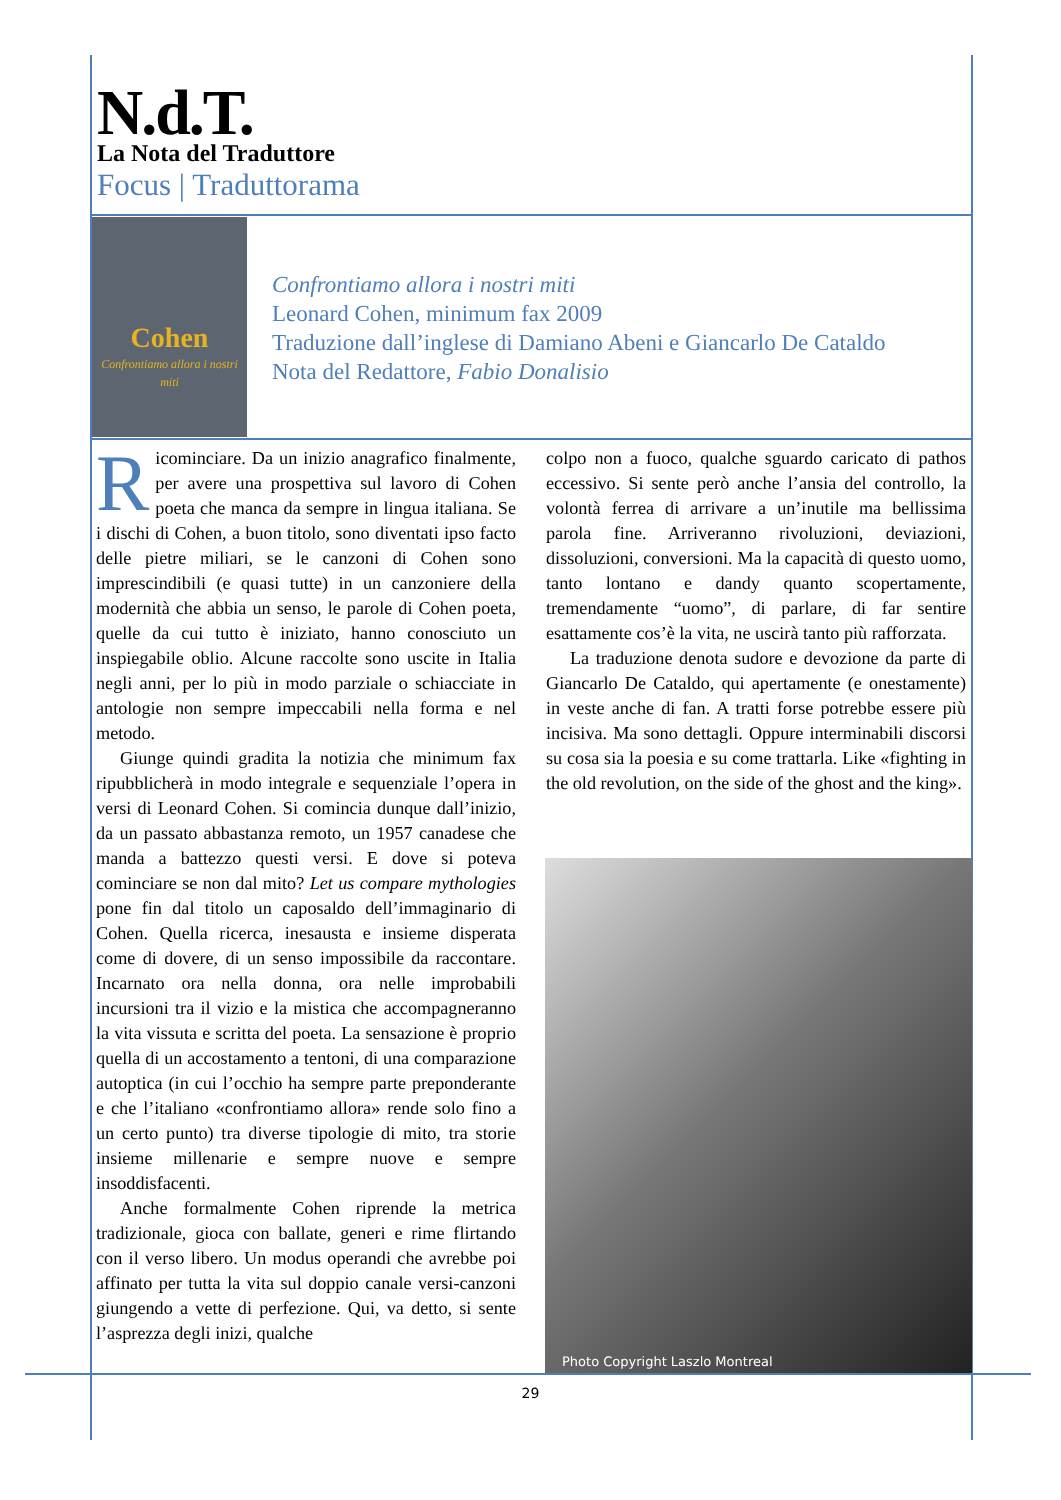N.d.T.
La Nota del Traduttore
Focus | Traduttorama
Cohen
Confrontiamo allora i nostri miti
Confrontiamo allora i nostri miti
Leonard Cohen, minimum fax 2009
Traduzione dall’inglese di Damiano Abeni e Giancarlo De Cataldo
Nota del Redattore, Fabio Donalisio
Ricominciare. Da un inizio anagrafico finalmente, per avere una prospettiva sul lavoro di Cohen poeta che manca da sempre in lingua italiana. Se i dischi di Cohen, a buon titolo, sono diventati ipso facto delle pietre miliari, se le canzoni di Cohen sono imprescindibili (e quasi tutte) in un canzoniere della modernità che abbia un senso, le parole di Cohen poeta, quelle da cui tutto è iniziato, hanno conosciuto un inspiegabile oblio. Alcune raccolte sono uscite in Italia negli anni, per lo più in modo parziale o schiacciate in antologie non sempre impeccabili nella forma e nel metodo.
Giunge quindi gradita la notizia che minimum fax ripubblicherà in modo integrale e sequenziale l’opera in versi di Leonard Cohen. Si comincia dunque dall’inizio, da un passato abbastanza remoto, un 1957 canadese che manda a battezzo questi versi. E dove si poteva cominciare se non dal mito? Let us compare mythologies pone fin dal titolo un caposaldo dell’immaginario di Cohen. Quella ricerca, inesausta e insieme disperata come di dovere, di un senso impossibile da raccontare. Incarnato ora nella donna, ora nelle improbabili incursioni tra il vizio e la mistica che accompagneranno la vita vissuta e scritta del poeta. La sensazione è proprio quella di un accostamento a tentoni, di una comparazione autoptica (in cui l’occhio ha sempre parte preponderante e che l’italiano «confrontiamo allora» rende solo fino a un certo punto) tra diverse tipologie di mito, tra storie insieme millenarie e sempre nuove e sempre insoddisfacenti.
Anche formalmente Cohen riprende la metrica tradizionale, gioca con ballate, generi e rime flirtando con il verso libero. Un modus operandi che avrebbe poi affinato per tutta la vita sul doppio canale versi-canzoni giungendo a vette di perfezione. Qui, va detto, si sente l’asprezza degli inizi, qualche
colpo non a fuoco, qualche sguardo caricato di pathos eccessivo. Si sente però anche l’ansia del controllo, la volontà ferrea di arrivare a un’inutile ma bellissima parola fine. Arriveranno rivoluzioni, deviazioni, dissoluzioni, conversioni. Ma la capacità di questo uomo, tanto lontano e dandy quanto scopertamente, tremendamente “uomo”, di parlare, di far sentire esattamente cos’è la vita, ne uscirà tanto più rafforzata.
La traduzione denota sudore e devozione da parte di Giancarlo De Cataldo, qui apertamente (e onestamente) in veste anche di fan. A tratti forse potrebbe essere più incisiva. Ma sono dettagli. Oppure interminabili discorsi su cosa sia la poesia e su come trattarla. Like «fighting in the old revolution, on the side of the ghost and the king».
Photo Copyright Laszlo Montreal
29